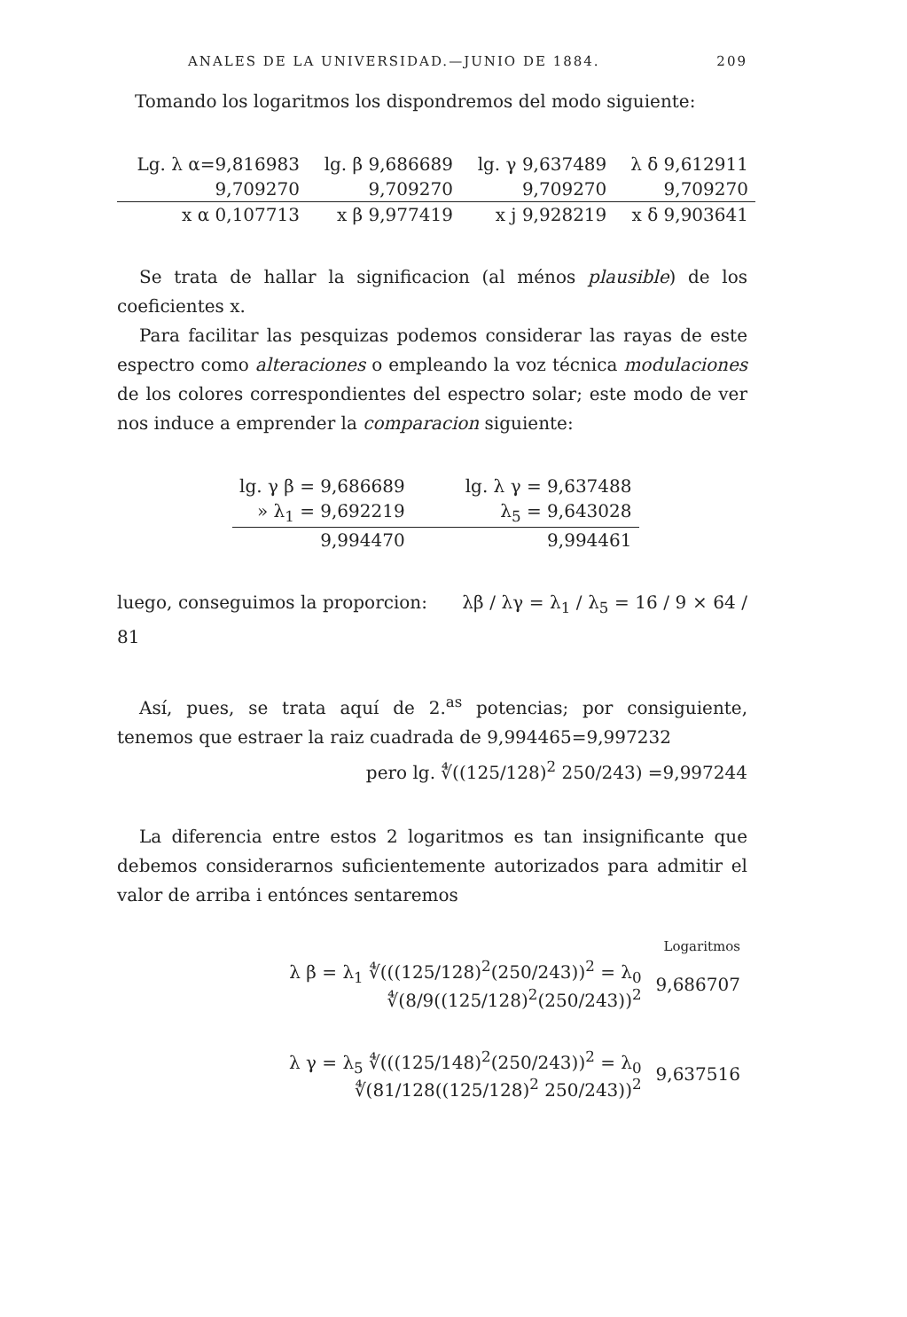ANALES DE LA UNIVERSIDAD.—JUNIO DE 1884. 209
Tomando los logaritmos los dispondremos del modo siguiente:
| Lg. λ α=9,816983 | lg. β 9,686689 | lg. γ 9,637489 | λ δ 9,612911 |
| 9,709270 | 9,709270 | 9,709270 | 9,709270 |
| x α 0,107713 | x β 9,977419 | x j 9,928219 | x δ 9,903641 |
Se trata de hallar la significacion (al ménos plausible) de los coeficientes x.
Para facilitar las pesquizas podemos considerar las rayas de este espectro como alteraciones o empleando la voz técnica modulaciones de los colores correspondientes del espectro solar; este modo de ver nos induce a emprender la comparacion siguiente:
| lg. γ β = 9,686689 | lg. λ γ = 9,637488 |
| » λ<sub>1</sub> = 9,692219 | λ<sub>5</sub> = 9,643028 |
| 9,994470 | 9,994461 |
luego, conseguimos la proporcion: λβ / λγ = λ<sub>1</sub> / λ<sub>5</sub> = 16 / 9 × 64 / 81
Así, pues, se trata aquí de 2.<sup>as</sup> potencias; por consiguiente, tenemos que estraer la raiz cuadrada de 9,994465=9,997232
pero lg. ∜((125/128)<sup>2</sup> 250/243) =9,997244
La diferencia entre estos 2 logaritmos es tan insignificante que debemos considerarnos suficientemente autorizados para admitir el valor de arriba i entónces sentaremos
| | Logaritmos |
| λ β = λ<sub>1</sub> ∜(((125/128)<sup>2</sup>(250/243))<sup>2</sup> = λ<sub>0</sub> ∜(8/9((125/128)<sup>2</sup>(250/243))<sup>2</sup> | 9,686707 |
| λ γ = λ<sub>5</sub> ∜(((125/148)<sup>2</sup>(250/243))<sup>2</sup> = λ<sub>0</sub> ∜(81/128((125/128)<sup>2</sup> 250/243))<sup>2</sup> | 9,637516 |